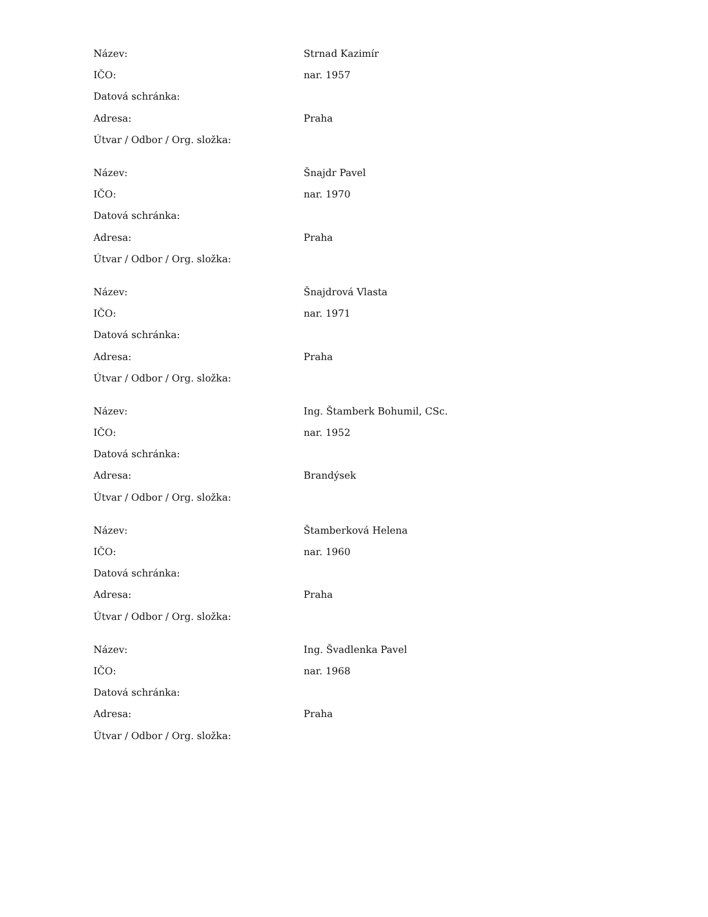| Název: | Strnad Kazimír |
| IČO: | nar. 1957 |
| Datová schránka: | |
| Adresa: | Praha |
| Útvar / Odbor / Org. složka: | |
| Název: | Šnajdr Pavel |
| IČO: | nar. 1970 |
| Datová schránka: | |
| Adresa: | Praha |
| Útvar / Odbor / Org. složka: | |
| Název: | Šnajdrová Vlasta |
| IČO: | nar. 1971 |
| Datová schránka: | |
| Adresa: | Praha |
| Útvar / Odbor / Org. složka: | |
| Název: | Ing. Štamberk Bohumil, CSc. |
| IČO: | nar. 1952 |
| Datová schránka: | |
| Adresa: | Brandýsek |
| Útvar / Odbor / Org. složka: | |
| Název: | Štamberková Helena |
| IČO: | nar. 1960 |
| Datová schránka: | |
| Adresa: | Praha |
| Útvar / Odbor / Org. složka: | |
| Název: | Ing. Švadlenka Pavel |
| IČO: | nar. 1968 |
| Datová schránka: | |
| Adresa: | Praha |
| Útvar / Odbor / Org. složka: | |